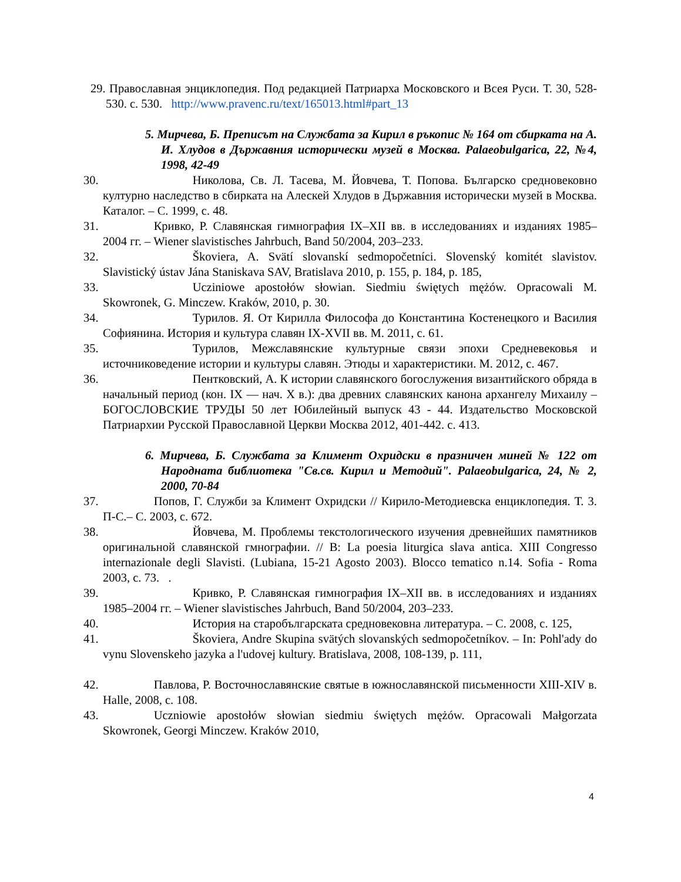29. Православная энциклопедия. Под редакцией Патриарха Московского и Всея Руси. Т. 30, 528-530. с. 530. http://www.pravenc.ru/text/165013.html#part_13
5. Мирчева, Б. Преписът на Службата за Кирил в ръкопис № 164 от сбирката на А. И. Хлудов в Държавния исторически музей в Москва. Palaeobulgarica, 22, №4, 1998, 42-49
30. Николова, Св. Л. Тасева, М. Йовчева, Т. Попова. Българско средновековно културно наследство в сбирката на Алескей Хлудов в Държавния исторически музей в Москва. Каталог. – С. 1999, с. 48.
31. Кривко, Р. Славянская гимнография IX–XII вв. в исследованиях и изданиях 1985–2004 гг. – Wiener slavistisches Jahrbuch, Band 50/2004, 203–233.
32. Škoviera, A. Svätí slovanskí sedmopočetníci. Slovenský komitét slavistov. Slavistický ústav Jána Staniskava SAV, Bratislava 2010, p. 155, p. 184, p. 185,
33. Ucziniowe apostołów słowian. Siedmiu świętych mężów. Opracowali M. Skowronek, G. Minczew. Kraków, 2010, p. 30.
34. Турилов. Я. От Кирилла Философа до Константина Костенецкого и Василия Софиянина. История и культура славян IX-XVII вв. М. 2011, с. 61.
35. Турилов, Межславянские культурные связи эпохи Средневековья и источниковедение истории и культуры славян. Этюды и характеристики. М. 2012, с. 467.
36. Пентковский, А. К истории славянского богослужения византийского обряда в начальный период (кон. IX — нач. X в.): два древних славянских канона архангелу Михаилу – БОГОСЛОВСКИЕ ТРУДЫ 50 лет Юбилейный выпуск 43 - 44. Издательство Московской Патриархии Русской Православной Церкви Москва 2012, 401-442. с. 413.
6. Мирчева, Б. Службата за Климент Охридски в празничен миней № 122 от Народната библиотека "Св.св. Кирил и Методий". Palaeobulgarica, 24, № 2, 2000, 70-84
37. Попов, Г. Служби за Климент Охридски // Кирило-Методиевска енциклопедия. Т. 3. П-С.– С. 2003, с. 672.
38. Йовчева, М. Проблемы текстологического изучения древнейших памятников оригинальной славянской гмнографии. // В: La poesia liturgica slava antica. XIII Congresso internazionale degli Slavisti. (Lubiana, 15-21 Agosto 2003). Blocco tematico n.14. Sofia - Roma 2003, с. 73. .
39. Кривко, Р. Славянская гимнография IX–XII вв. в исследованиях и изданиях 1985–2004 гг. – Wiener slavistisches Jahrbuch, Band 50/2004, 203–233.
40. История на старобългарската средновековна литература. – С. 2008, с. 125,
41. Škoviera, Andre Skupina svätých slovanských sedmopočetníkov. – In: Pohl'ady do vynu Slovenskeho jazyka a l'udovej kultury. Bratislava, 2008, 108-139, p. 111,
42. Павлова, Р. Восточнославянские святые в южнославянской письменности XIII-XIV в. Halle, 2008, с. 108.
43. Uczniowie apostołów słowian siedmiu świętych mężów. Opracowali Małgorzata Skowronek, Georgi Minczew. Kraków 2010,
4